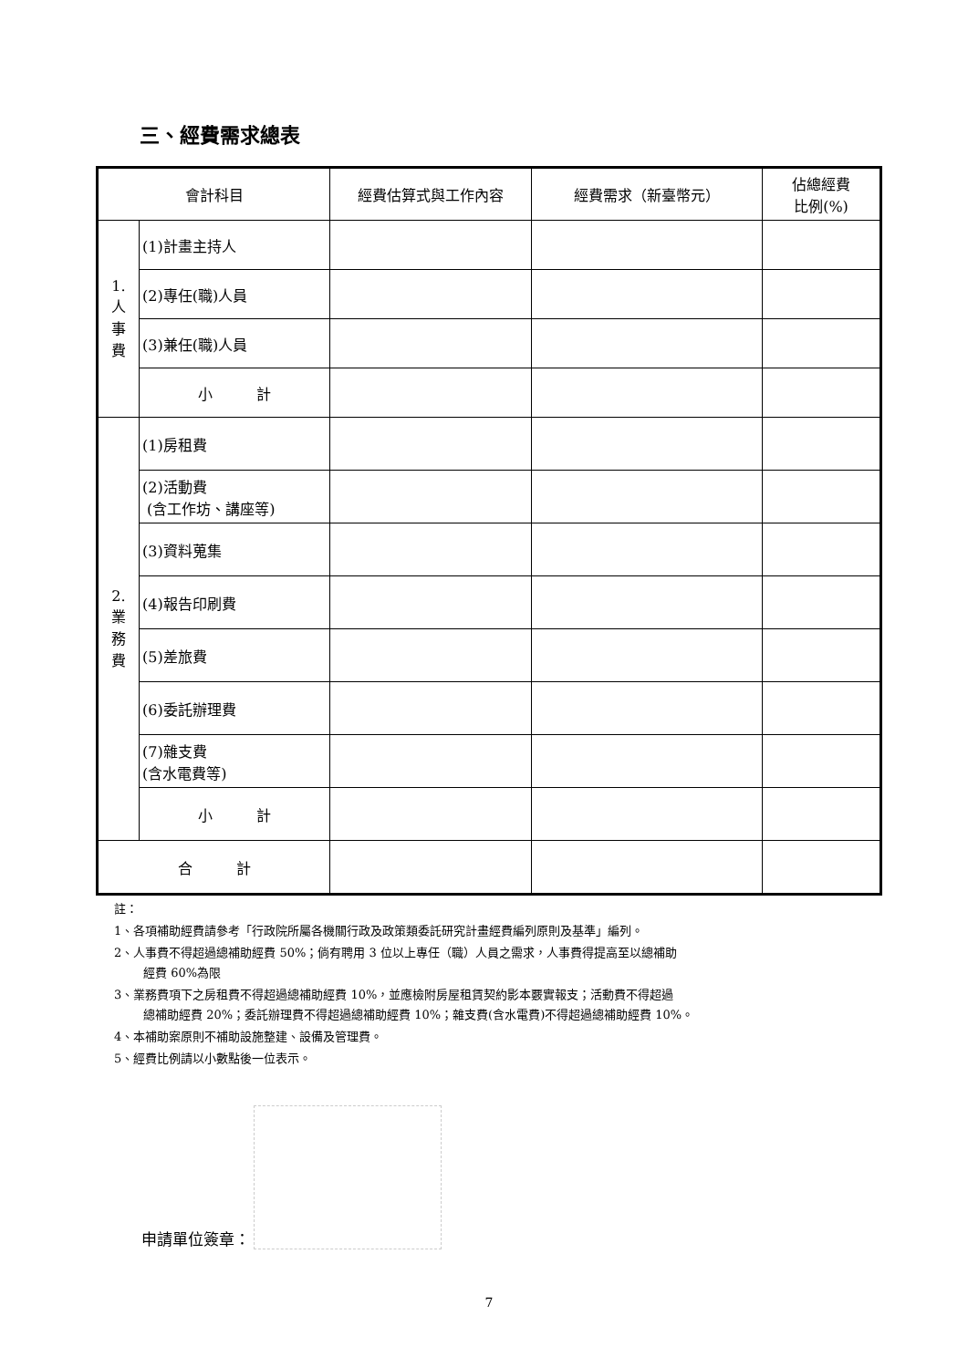三、經費需求總表
| 會計科目 | | 經費估算式與工作內容 | 經費需求（新臺幣元） | 佔總經費 比例(%) |
| --- | --- | --- | --- | --- |
| 1. 人 事 費 | (1)計畫主持人 | | | |
| | (2)專任(職)人員 | | | |
| | (3)兼任(職)人員 | | | |
| | 小 計 | | | |
| 2. 業 務 費 | (1)房租費 | | | |
| | (2)活動費 (含工作坊、講座等) | | | |
| | (3)資料蒐集 | | | |
| | (4)報告印刷費 | | | |
| | (5)差旅費 | | | |
| | (6)委託辦理費 | | | |
| | (7)雜支費 (含水電費等) | | | |
| | 小 計 | | | |
| 合 計 | | | | |
註：
1、各項補助經費請參考「行政院所屬各機關行政及政策類委託研究計畫經費編列原則及基準」編列。
2、人事費不得超過總補助經費 50%；倘有聘用 3 位以上專任（職）人員之需求，人事費得提高至以總補助
經費 60%為限
3、業務費項下之房租費不得超過總補助經費 10%，並應檢附房屋租賃契約影本覈實報支；活動費不得超過
總補助經費 20%；委託辦理費不得超過總補助經費 10%；雜支費(含水電費)不得超過總補助經費 10%。
4、本補助案原則不補助設施整建、設備及管理費。
5、經費比例請以小數點後一位表示。
申請單位簽章：
7